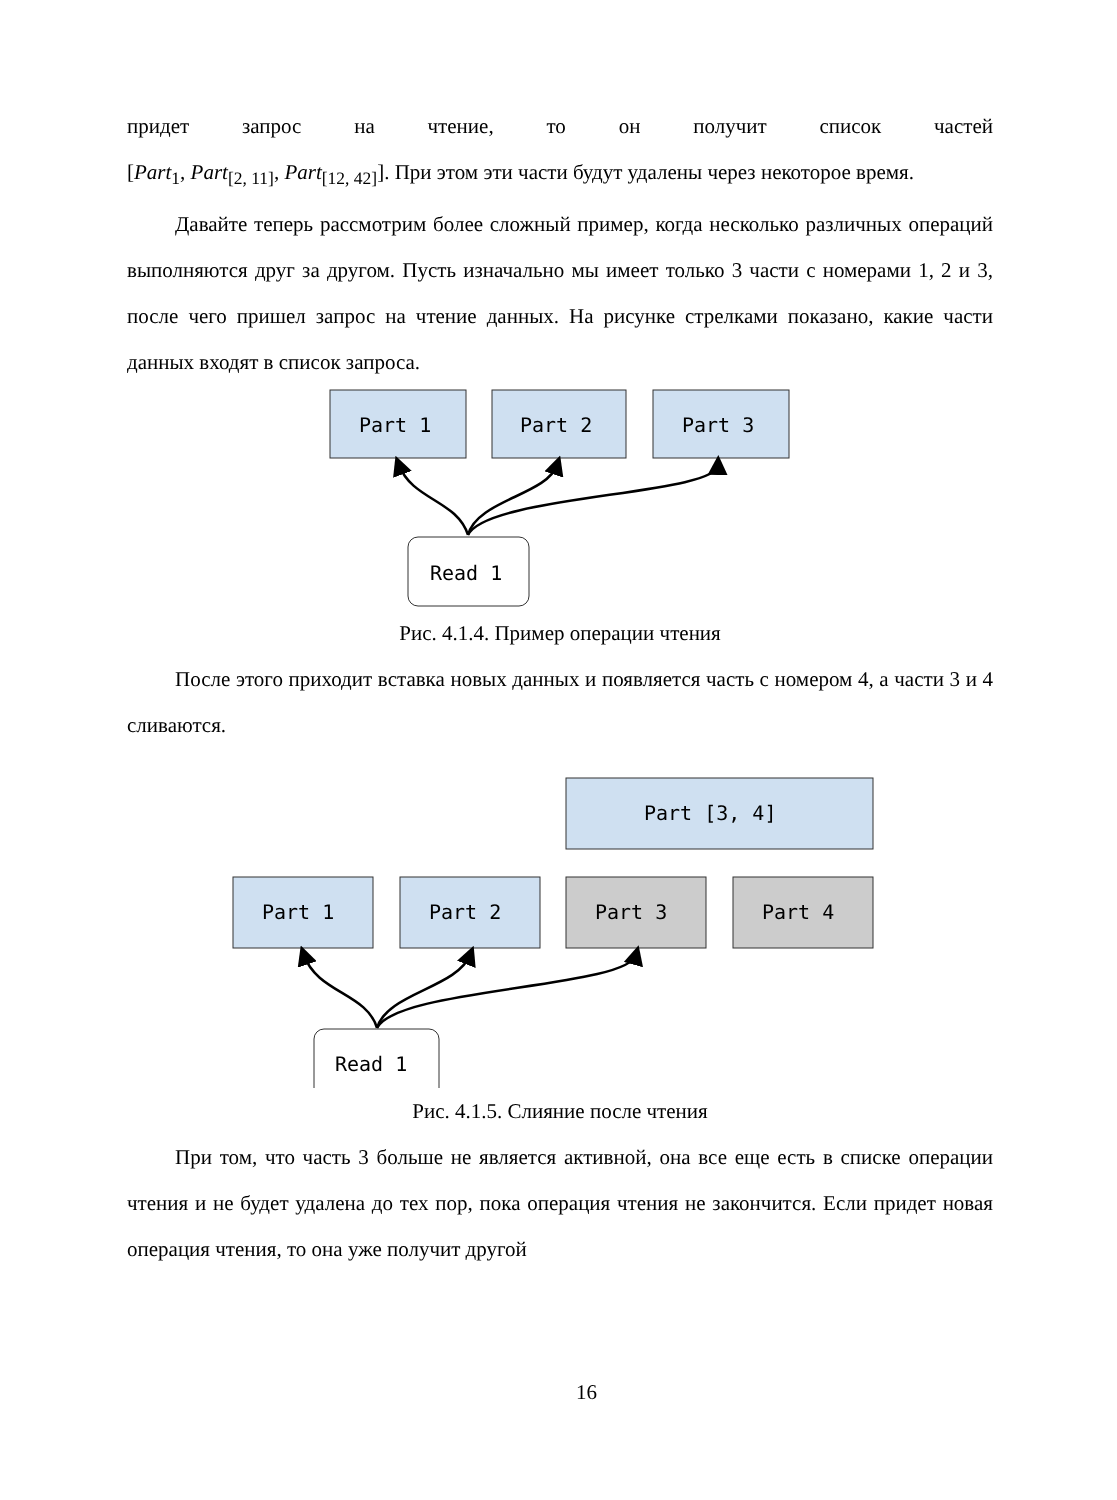придет запрос на чтение, то он получит список частей
[Part<sub>1</sub>, Part<sub>[2, 11]</sub>, Part<sub>[12, 42]</sub>]. При этом эти части будут удалены через некоторое время.
Давайте теперь рассмотрим более сложный пример, когда несколько различных операций выполняются друг за другом. Пусть изначально мы имеет только 3 части с номерами 1, 2 и 3, после чего пришел запрос на чтение данных. На рисунке стрелками показано, какие части данных входят в список запроса.
Part 1
Part 2
Part 3
Read 1
Рис. 4.1.4. Пример операции чтения
После этого приходит вставка новых данных и появляется часть с номером 4, а части 3 и 4 сливаются.
Part [3, 4]
Part 1
Part 2
Part 3
Part 4
Read 1
Рис. 4.1.5. Слияние после чтения
При том, что часть 3 больше не является активной, она все еще есть в списке операции чтения и не будет удалена до тех пор, пока операция чтения не закончится. Если придет новая операция чтения, то она уже получит другой
16